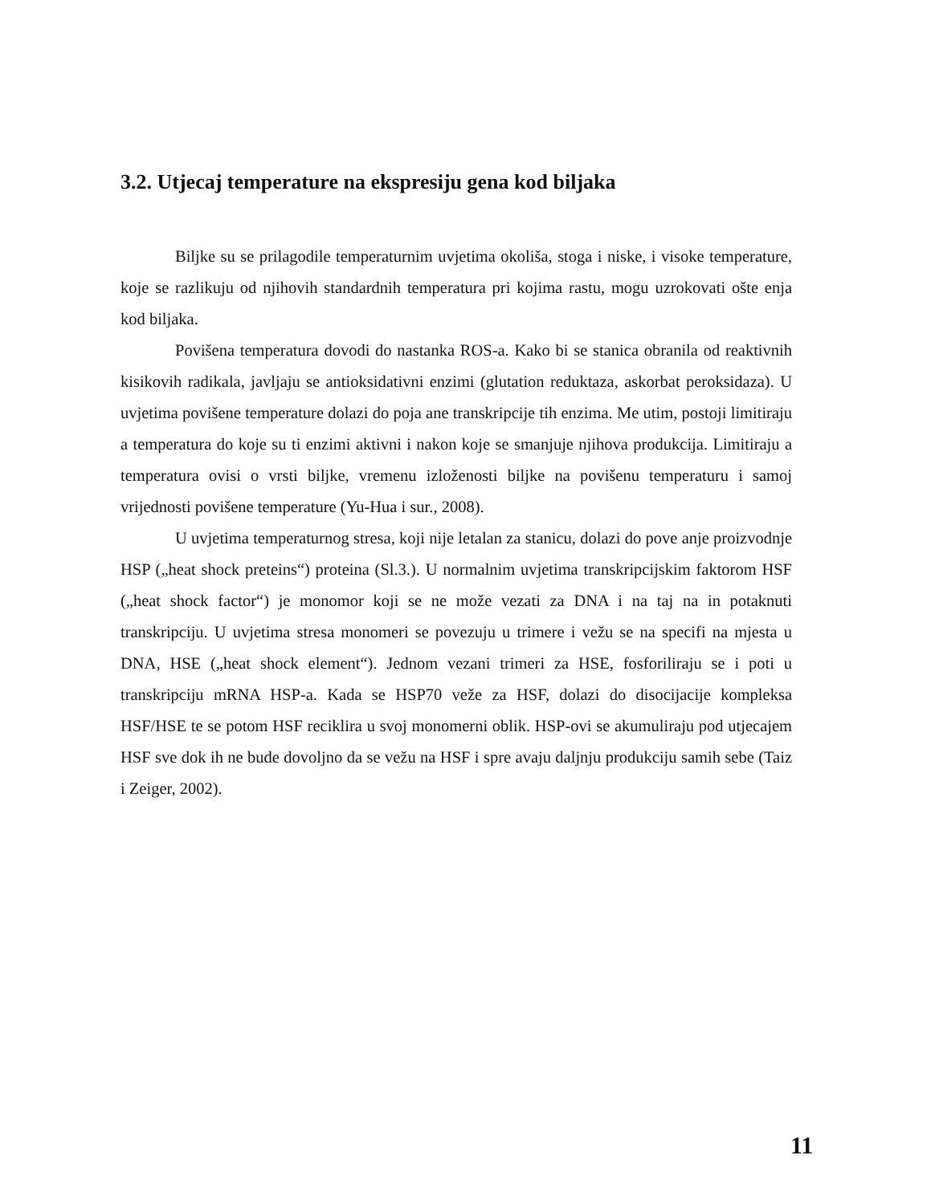3.2. Utjecaj temperature na ekspresiju gena kod biljaka
Biljke su se prilagodile temperaturnim uvjetima okoliša, stoga i niske, i visoke temperature, koje se razlikuju od njihovih standardnih temperatura pri kojima rastu, mogu uzrokovati ošte enja kod biljaka.
Povišena temperatura dovodi do nastanka ROS-a. Kako bi se stanica obranila od reaktivnih kisikovih radikala, javljaju se antioksidativni enzimi (glutation reduktaza, askorbat peroksidaza). U uvjetima povišene temperature dolazi do poja ane transkripcije tih enzima. Me utim, postoji limitiraju a temperatura do koje su ti enzimi aktivni i nakon koje se smanjuje njihova produkcija. Limitiraju a temperatura ovisi o vrsti biljke, vremenu izloženosti biljke na povišenu temperaturu i samoj vrijednosti povišene temperature (Yu-Hua i sur., 2008).
U uvjetima temperaturnog stresa, koji nije letalan za stanicu, dolazi do pove anje proizvodnje HSP („heat shock preteins“) proteina (Sl.3.). U normalnim uvjetima transkripcijskim faktorom HSF („heat shock factor“) je monomor koji se ne može vezati za DNA i na taj na in potaknuti transkripciju. U uvjetima stresa monomeri se povezuju u trimere i vežu se na specifi na mjesta u DNA, HSE („heat shock element“). Jednom vezani trimeri za HSE, fosforiliraju se i poti u transkripciju mRNA HSP-a. Kada se HSP70 veže za HSF, dolazi do disocijacije kompleksa HSF/HSE te se potom HSF reciklira u svoj monomerni oblik. HSP-ovi se akumuliraju pod utjecajem HSF sve dok ih ne bude dovoljno da se vežu na HSF i spre avaju daljnju produkciju samih sebe (Taiz i Zeiger, 2002).
11